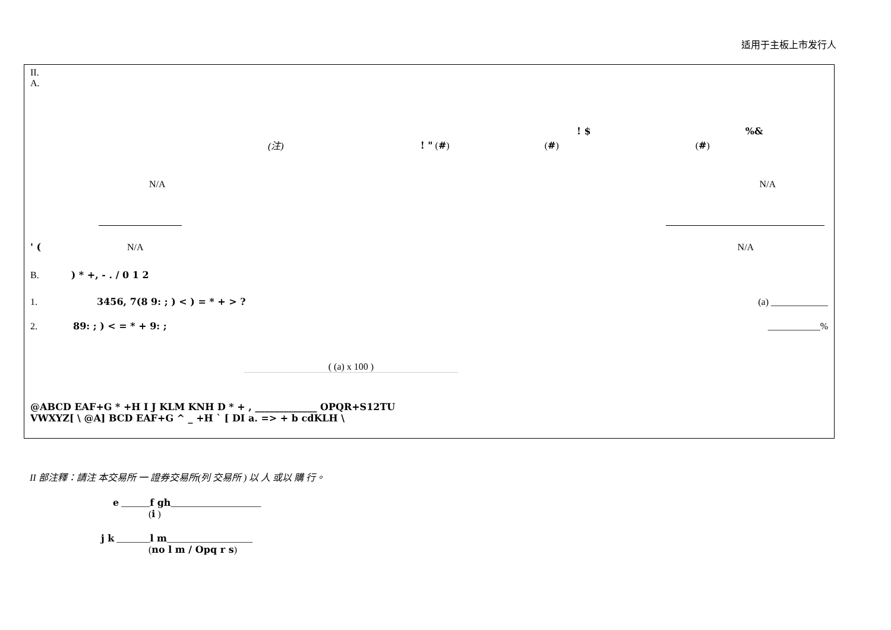适用于主板上市发行人
II.
A.
! $%&
(注)! " (#) (#) (#)
N/A N/A
' (N/A N/A
B. ) * +, - . / 0 1 2
1. 3456, 7(8 9: ; ) < ) = * + > ? (a) ____________
2. 89: ; ) < = * + 9: ; ___________%
( (a) x 100 )
@ABCD EAF+G * +H I J KLM KNH D * + , _____________ OPQR+S12TU
VWXYZ[ \ @A] BCD EAF+G ^ _ +H ` [ DI a. => + b cdKLH \
II 部注釋：請注 本交易所 一 證券交易所(列 交易所 ) 以 人 或以 購 行。
e ______f gh___________________
(i )
j k _______l m__________________
(no l m / Opq r s)